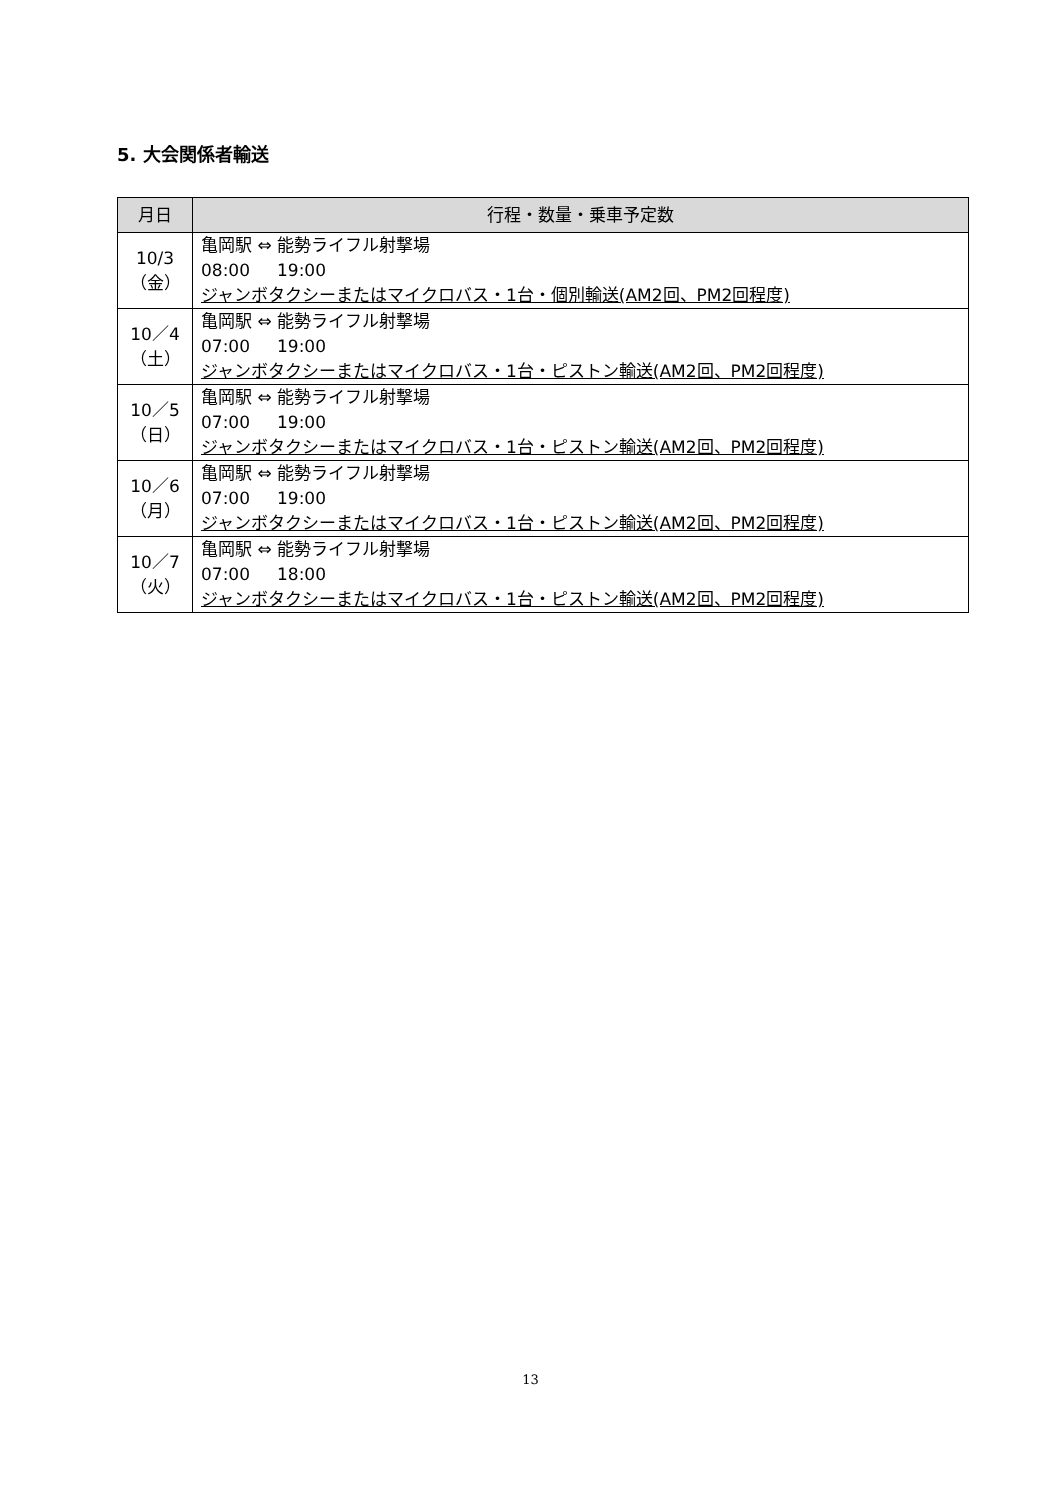5. 大会関係者輸送
| 月日 | 行程・数量・乗車予定数 |
| --- | --- |
| 10/3 （金） | 亀岡駅 ⇔ 能勢ライフル射撃場 08:00 19:00 ジャンボタクシーまたはマイクロバス・1台・個別輸送(AM2回、PM2回程度) |
| 10／4 （土） | 亀岡駅 ⇔ 能勢ライフル射撃場 07:00 19:00 ジャンボタクシーまたはマイクロバス・1台・ピストン輸送(AM2回、PM2回程度) |
| 10／5 （日） | 亀岡駅 ⇔ 能勢ライフル射撃場 07:00 19:00 ジャンボタクシーまたはマイクロバス・1台・ピストン輸送(AM2回、PM2回程度) |
| 10／6 （月） | 亀岡駅 ⇔ 能勢ライフル射撃場 07:00 19:00 ジャンボタクシーまたはマイクロバス・1台・ピストン輸送(AM2回、PM2回程度) |
| 10／7 （火） | 亀岡駅 ⇔ 能勢ライフル射撃場 07:00 18:00 ジャンボタクシーまたはマイクロバス・1台・ピストン輸送(AM2回、PM2回程度) |
13